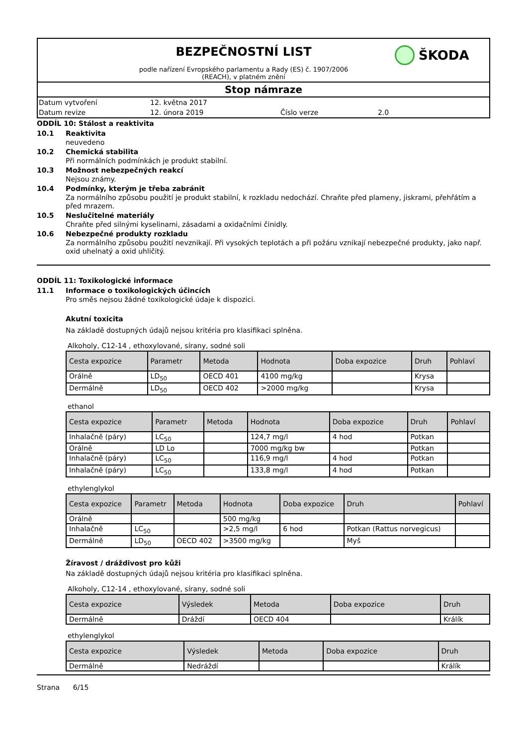BEZPEČNOSTNÍ LIST
podle nařízení Evropského parlamentu a Rady (ES) č. 1907/2006
(REACH), v platném znění
ŠKODA
Stop námraze
Datum vytvoření 12. května 2017
Datum revize 12. února 2019 Číslo verze 2.0
ODDÍL 10: Stálost a reaktivita
10.1 Reaktivita
neuvedeno
10.2 Chemická stabilita
Při normálních podmínkách je produkt stabilní.
10.3 Možnost nebezpečných reakcí
Nejsou známy.
10.4 Podmínky, kterým je třeba zabránit
Za normálního způsobu použití je produkt stabilní, k rozkladu nedochází. Chraňte před plameny, jiskrami, přehřátím a před mrazem.
10.5 Neslučitelné materiály
Chraňte před silnými kyselinami, zásadami a oxidačními činidly.
10.6 Nebezpečné produkty rozkladu
Za normálního způsobu použití nevznikají. Při vysokých teplotách a při požáru vznikají nebezpečné produkty, jako např. oxid uhelnatý a oxid uhličitý.
ODDÍL 11: Toxikologické informace
11.1 Informace o toxikologických účincích
Pro směs nejsou žádné toxikologické údaje k dispozici.
Akutní toxicita
Na základě dostupných údajů nejsou kritéria pro klasifikaci splněna.
Alkoholy, C12-14 , ethoxylované, sírany, sodné soli
| Cesta expozice | Parametr | Metoda | Hodnota | Doba expozice | Druh | Pohlaví |
| --- | --- | --- | --- | --- | --- | --- |
| Orálně | LD<sub>50</sub> | OECD 401 | 4100 mg/kg | | Krysa | |
| Dermálně | LD<sub>50</sub> | OECD 402 | >2000 mg/kg | | Krysa | |
ethanol
| Cesta expozice | Parametr | Metoda | Hodnota | Doba expozice | Druh | Pohlaví |
| --- | --- | --- | --- | --- | --- | --- |
| Inhalačně (páry) | LC<sub>50</sub> | | 124,7 mg/l | 4 hod | Potkan | |
| Orálně | LD Lo | | 7000 mg/kg bw | | Potkan | |
| Inhalačně (páry) | LC<sub>50</sub> | | 116,9 mg/l | 4 hod | Potkan | |
| Inhalačně (páry) | LC<sub>50</sub> | | 133,8 mg/l | 4 hod | Potkan | |
ethylenglykol
| Cesta expozice | Parametr | Metoda | Hodnota | Doba expozice | Druh | Pohlaví |
| --- | --- | --- | --- | --- | --- | --- |
| Orálně | | | 500 mg/kg | | | |
| Inhalačně | LC<sub>50</sub> | | >2,5 mg/l | 6 hod | Potkan (Rattus norvegicus) | |
| Dermálně | LD<sub>50</sub> | OECD 402 | >3500 mg/kg | | Myš | |
Žíravost / dráždivost pro kůži
Na základě dostupných údajů nejsou kritéria pro klasifikaci splněna.
Alkoholy, C12-14 , ethoxylované, sírany, sodné soli
| Cesta expozice | Výsledek | Metoda | Doba expozice | Druh |
| --- | --- | --- | --- | --- |
| Dermálně | Dráždí | OECD 404 | | Králík |
ethylenglykol
| Cesta expozice | Výsledek | Metoda | Doba expozice | Druh |
| --- | --- | --- | --- | --- |
| Dermálně | Nedráždí | | | Králík |
Strana 6/15